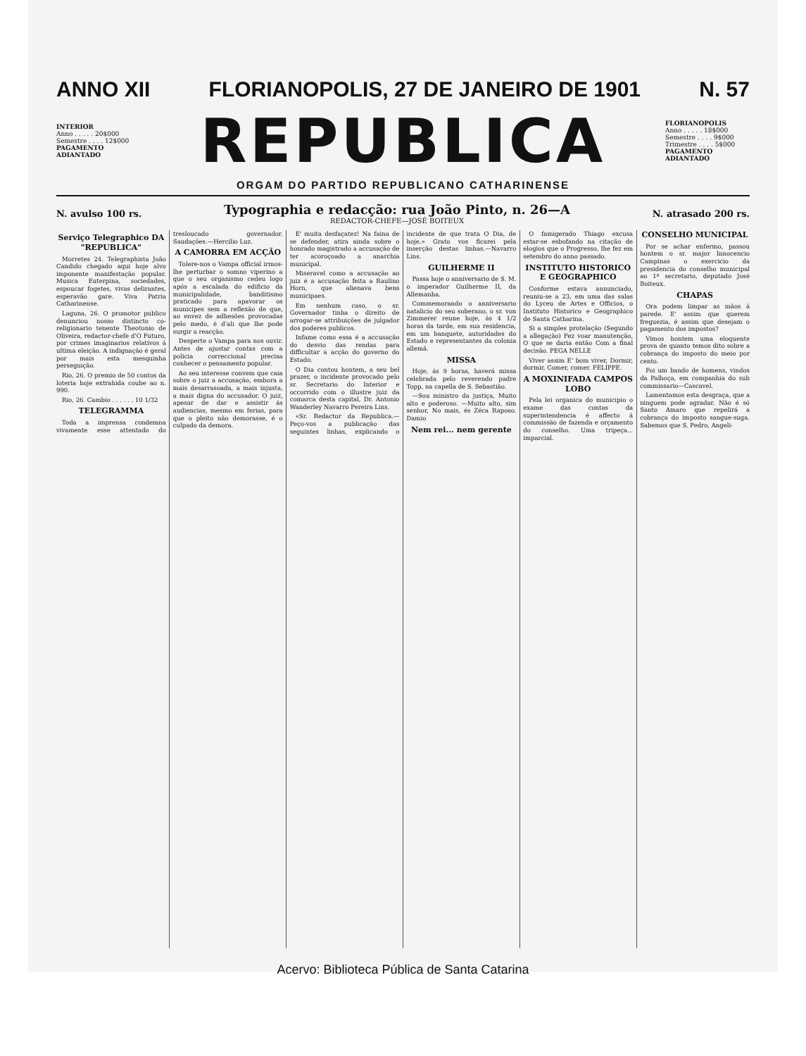ANNO XII FLORIANOPOLIS, 27 DE JANEIRO DE 1901 N. 57
INTERIOR
Anno . . . . . 20$000
Semestre . . . . 12$000
PAGAMENTO ADIANTADO
REPUBLICA
FLORIANOPOLIS
Anno . . . . . 18$000
Semestre . . . . 9$000
Trimestre . . . . 5$000
PAGAMENTO ADIANTADO
ORGAM DO PARTIDO REPUBLICANO CATHARINENSE
N. avulso 100 rs. Typographia e redacção: rua João Pinto, n. 26—A
REDACTOR-CHEFE—JOSÉ BOITEUX N. atrasado 200 rs.
Serviço Telegraphico DA "REPUBLICA"
Morretes 24. Telegraphista João Candido chegado aqui hoje alvo imponente manifestação popular. Musica Euterpina, sociedades, espoucar fogetes, vivas delirantes, esperavão gare. Viva Patria Catharinense.
Laguna, 26. O promotor publico denunciou nosso distincto co-religionario tenente Theotonio de Oliveira, redactor-chefe d'O Futuro, por crimes imaginarios relativos á ultima eleição. A indignação é geral por mais esta mesquinha perseguição.
Rio, 26. O premio de 50 contos da loteria hoje extrahida coube ao n. 990.
Rio, 26. Cambio . . . . . . 10 1/32
TELEGRAMMA
Toda a imprensa condemna vivamente esse attentado do tresloucado governador. Saudações.—Hercilio Luz.
A CAMORRA EM ACÇÃO
Tolere-nos o Vampa official irmos-lhe perturbar o somno viperino a que o seu organismo cedeu logo após a escalada do edificio da municipalidade, banditismo praticado para apavorar os municipes sem a reflexão de que, ao envez de adhesões provocadas pelo medo, é d'ali que lhe pode surgir a reacção.
Desperte o Vampa para nos ouvir. Antes de ajustar contas com a policia correccional precisa conhecer o pensamento popular.
Ao seu interesse convem que caia sobre o juiz a accusação, embora a mais desarrasoada, a mais injusta, a mais digna do accusador. O juiz, apesar de dar e assistir ás audiencias, mesmo em ferias, para que o pleito não demorasse, é o culpado da demora.
E' muita desfaçatez! Na faina de se defender, atira ainda sobre o honrado magistrado a accusação de ter acoroçoado a anarchia municipal.
Miseravel como a accusação ao juiz é a accusação feita a Raulino Horn, que alienava bens municipaes.
Em nenhum caso, o sr. Governador tinha o direito de arrogar-se attribuições de julgador dos poderes publicos.
Infame como essa é a accusação do desvio das rendas para difficultar a acção do governo do Estado.
O Dia contou hontem, a seu bel prazer, o incidente provocado pelo sr. Secretario do Interior e occorrido com o illustre juiz da comarca desta capital, Dr. Antonio Wanderley Navarro Pereira Lins.
«Sr. Redactor da Republica.—Peço-vos a publicação das seguintes linhas, explicando o incidente de que trata O Dia, de hoje.» Grato vos ficarei pela inserção destas linhas.—Navarro Lins.
GUILHERME II
Passa hoje o anniversario de S. M. o imperador Guilherme II, da Allemanha.
Commemorando o anniversario natalicio do seu soberano, o sr. von Zimmerer reune hoje, ás 4 1/2 horas da tarde, em sua residencia, em um banquete, autoridades do Estado e representantes da colonia allemã.
MISSA
Hoje, ás 9 horas, haverá missa celebrada pelo reverendo padre Topp, na capella de S. Sebastião.
—Sou ministro da justiça, Muito alto e poderoso. —Muito alto, sim senhor, No mais, és Zéca Raposo. Damio
Nem rei... nem gerente
O famigerado Thiago excusa estar-se esbofando na citação de elogios que o Progresso, lhe fez em setembro do anno passado.
INSTITUTO HISTORICO E GEOGRAPHICO
Conforme estava annunciado, reuniu-se a 23, em uma das salas do Lyceu de Artes e Officios, o Instituto Historico e Geographico de Santa Catharina.
Si a simples protelação (Segundo a allegação) Fez voar manutenção, O que se daria então Com a final decisão. PEGA NELLE
Viver assim E' bom viver, Dormir, dormir, Comer, comer. FELIPPE.
A MOXINIFADA CAMPOS LOBO
Pela lei organica do municipio o exame das contas da superintendencia é affecto á commissão de fazenda e orçamento do conselho. Uma tripeça... imparcial.
CONSELHO MUNICIPAL
Por se achar enfermo, passou hontem o sr. major Innocencio Campinas o exercicio da presidencia do conselho municipal ao 1º secretario, deputado José Boiteux.
CHAPAS
Ora podem limpar as mãos á parede. E' assim que querem freguezia, é assim que desejam o pagamento dos impostos?
Vimos hontem uma eloquente prova de quanto temos dito sobre a cobrança do imposto do meio por cento.
Foi um bando de homens, vindos da Palhoça, em companhia do sub commissario—Cascavel.
Lamentamos esta desgraça, que a ninguem pode agradar. Não é só Santo Amaro que repelirá a cobrança do imposto sangue-suga. Sabemos que S. Pedro, Angeli-
Acervo: Biblioteca Pública de Santa Catarina